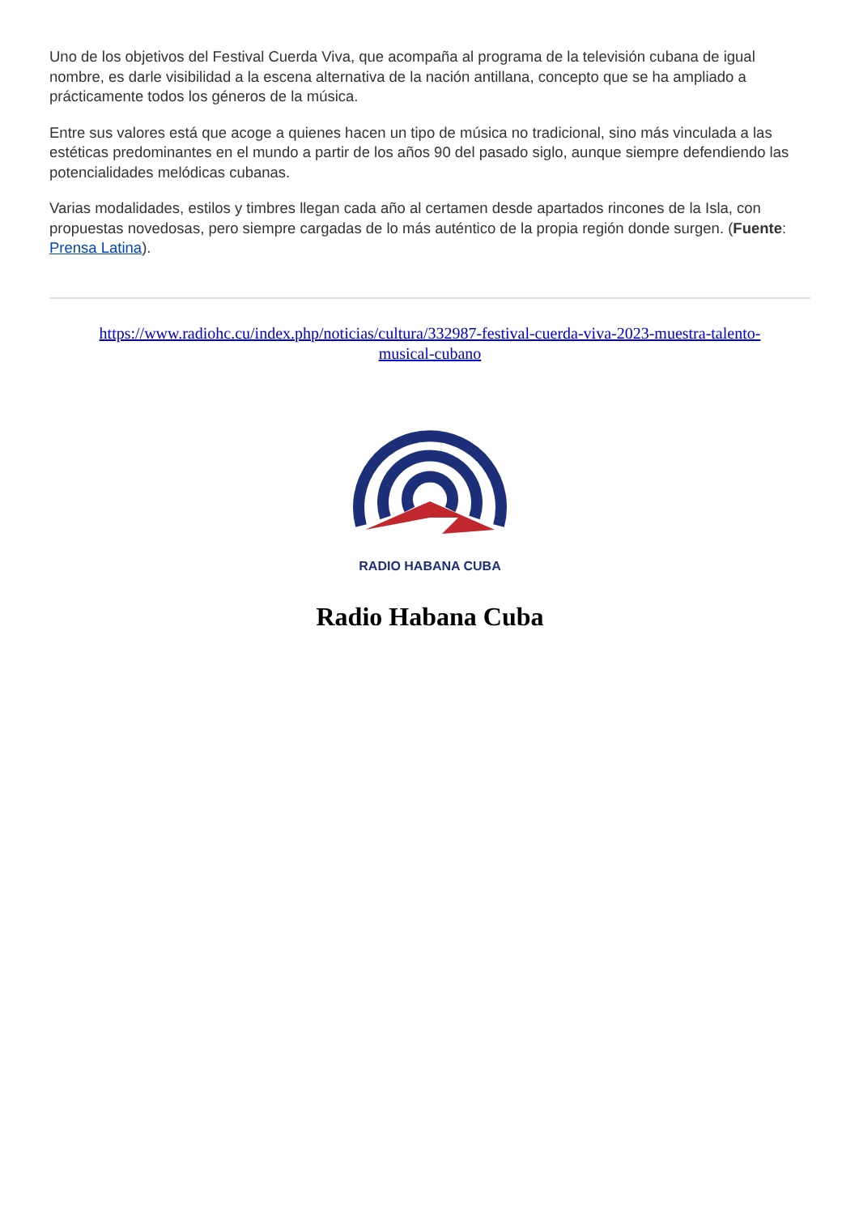Uno de los objetivos del Festival Cuerda Viva, que acompaña al programa de la televisión cubana de igual nombre, es darle visibilidad a la escena alternativa de la nación antillana, concepto que se ha ampliado a prácticamente todos los géneros de la música.
Entre sus valores está que acoge a quienes hacen un tipo de música no tradicional, sino más vinculada a las estéticas predominantes en el mundo a partir de los años 90 del pasado siglo, aunque siempre defendiendo las potencialidades melódicas cubanas.
Varias modalidades, estilos y timbres llegan cada año al certamen desde apartados rincones de la Isla, con propuestas novedosas, pero siempre cargadas de lo más auténtico de la propia región donde surgen. (Fuente: Prensa Latina).
https://www.radiohc.cu/index.php/noticias/cultura/332987-festival-cuerda-viva-2023-muestra-talento-musical-cubano
RADIO HABANA CUBA
Radio Habana Cuba